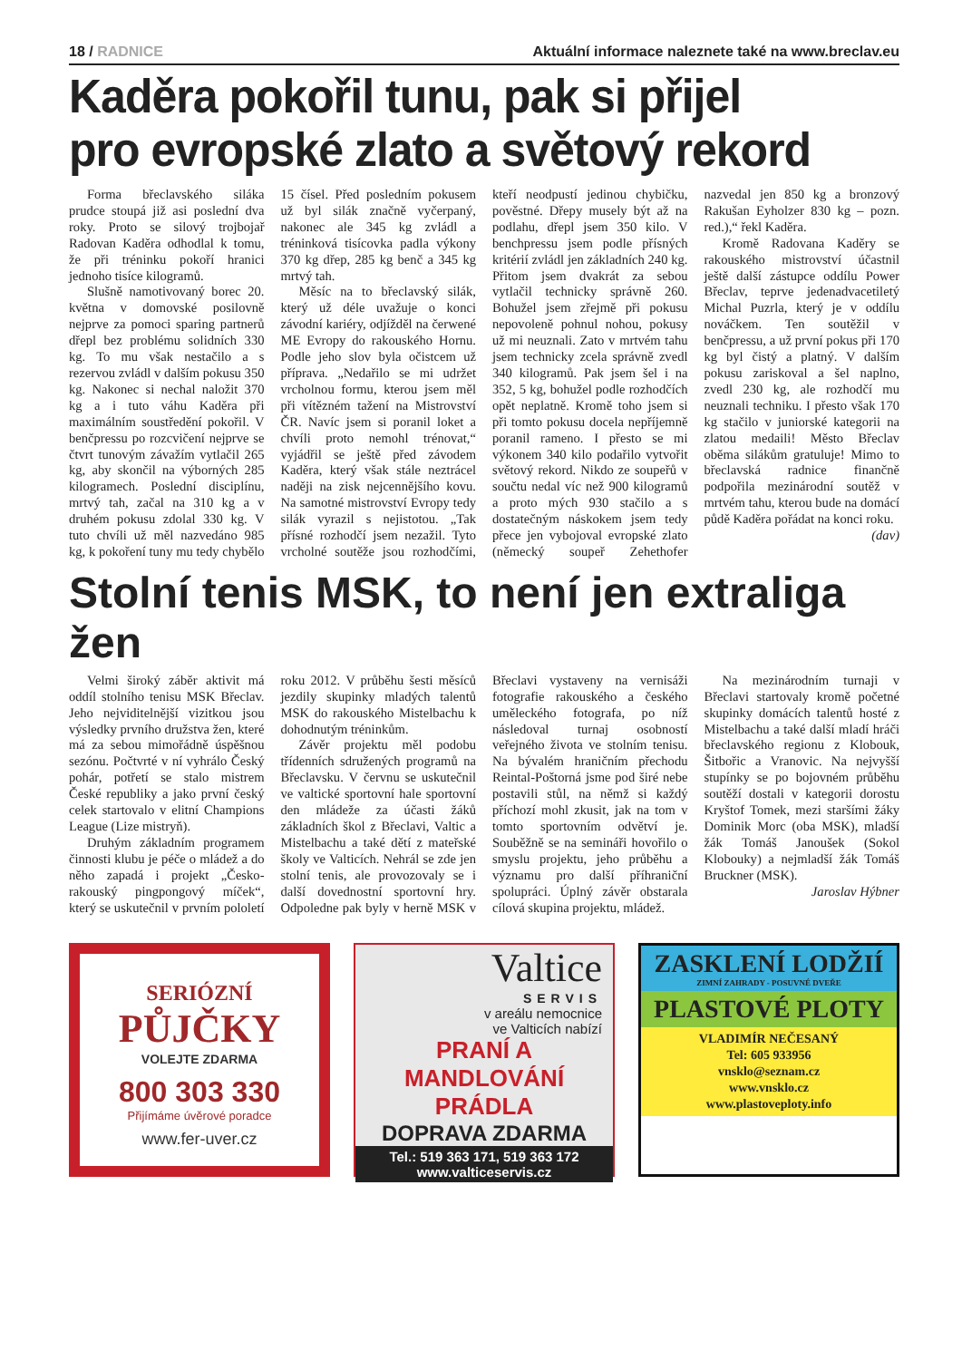18 / RADNICE Aktuální informace naleznete také na www.breclav.eu
Kaděra pokořil tunu, pak si přijel
pro evropské zlato a světový rekord
Forma břeclavského siláka prudce stoupá již asi poslední dva roky. Proto se silový trojbojař Radovan Kaděra odhodlal k tomu, že při tréninku pokoří hranici jednoho tisíce kilogramů.
Slušně namotivovaný borec 20. května v domovské posilovně nejprve za pomoci sparing partnerů dřepl bez problému solidních 330 kg. To mu však nestačilo a s rezervou zvládl v dalším pokusu 350 kg. Nakonec si nechal naložit 370 kg a i tuto váhu Kaděra při maximálním soustředění pokořil. V benčpressu po rozcvičení nejprve se čtvrt tunovým závažím vytlačil 265 kg, aby skončil na výborných 285 kilogramech. Poslední disciplínu, mrtvý tah, začal na 310 kg a v druhém pokusu zdolal 330 kg. V tuto chvíli už měl nazvedáno 985 kg, k pokoření tuny mu tedy chybělo 15 čísel. Před posledním pokusem už byl silák značně vyčerpaný, nakonec ale 345 kg zvládl a tréninková tisícovka padla výkony 370 kg dřep, 285 kg benč a 345 kg mrtvý tah.
Měsíc na to břeclavský silák, který už déle uvažuje o konci závodní kariéry, odjížděl na čerwené ME Evropy do rakouského Hornu. Podle jeho slov byla očistcem už příprava. „Nedařilo se mi udržet vrcholnou formu, kterou jsem měl při vítězném tažení na Mistrovství ČR. Navíc jsem si poranil loket a chvíli proto nemohl trénovat,“ vyjádřil se ještě před závodem Kaděra, který však stále neztrácel naději na zisk nejcennějšího kovu. Na samotné mistrovství Evropy tedy silák vyrazil s nejistotou. „Tak přísné rozhodčí jsem nezažil. Tyto vrcholné soutěže jsou rozhodčími, kteří neodpustí jedinou chybičku, pověstné. Dřepy musely být až na podlahu, dřepl jsem 350 kilo. V benchpressu jsem podle přísných kritérií zvládl jen základních 240 kg. Přitom jsem dvakrát za sebou vytlačil technicky správně 260. Bohužel jsem zřejmě při pokusu nepovoleně pohnul nohou, pokusy už mi neuznali. Zato v mrtvém tahu jsem technicky zcela správně zvedl 340 kilogramů. Pak jsem šel i na 352, 5 kg, bohužel podle rozhodčích opět neplatně. Kromě toho jsem si při tomto pokusu docela nepříjemně poranil rameno. I přesto se mi výkonem 340 kilo podařilo vytvořit světový rekord. Nikdo ze soupeřů v součtu nedal víc než 900 kilogramů a proto mých 930 stačilo a s dostatečným náskokem jsem tedy přece jen vybojoval evropské zlato (německý soupeř Zehethofer nazvedal jen 850 kg a bronzový Rakušan Eyholzer 830 kg – pozn. red.),“ řekl Kaděra.
Kromě Radovana Kaděry se rakouského mistrovství účastnil ještě další zástupce oddílu Power Břeclav, teprve jedenadvacetiletý Michal Puzrla, který je v oddílu nováčkem. Ten soutěžil v benčpressu, a už první pokus při 170 kg byl čistý a platný. V dalším pokusu zariskoval a šel naplno, zvedl 230 kg, ale rozhodčí mu neuznali techniku. I přesto však 170 kg stačilo v juniorské kategorii na zlatou medaili! Město Břeclav oběma silákům gratuluje! Mimo to břeclavská radnice finančně podpořila mezinárodní soutěž v mrtvém tahu, kterou bude na domácí půdě Kaděra pořádat na konci roku.
(dav)
Stolní tenis MSK, to není jen extraliga žen
Velmi široký záběr aktivit má oddíl stolního tenisu MSK Břeclav. Jeho nejviditelnější vizitkou jsou výsledky prvního družstva žen, které má za sebou mimořádně úspěšnou sezónu. Počtvrté v ní vyhrálo Český pohár, potřetí se stalo mistrem České republiky a jako první český celek startovalo v elitní Champions League (Lize mistryň).
Druhým základním programem činnosti klubu je péče o mládež a do něho zapadá i projekt „Česko-rakouský pingpongový míček“, který se uskutečnil v prvním pololetí roku 2012. V průběhu šesti měsíců jezdily skupinky mladých talentů MSK do rakouského Mistelbachu k dohodnutým tréninkům.
Závěr projektu měl podobu třídenních sdružených programů na Břeclavsku. V červnu se uskutečnil ve valtické sportovní hale sportovní den mládeže za účasti žáků základních škol z Břeclavi, Valtic a Mistelbachu a také dětí z mateřské školy ve Valticích. Nehrál se zde jen stolní tenis, ale provozovaly se i další dovednostní sportovní hry. Odpoledne pak byly v herně MSK v Břeclavi vystaveny na vernisáži fotografie rakouského a českého uměleckého fotografa, po níž následoval turnaj osobností veřejného života ve stolním tenisu. Na bývalém hraničním přechodu Reintal-Poštorná jsme pod širé nebe postavili stůl, na němž si každý příchozí mohl zkusit, jak na tom v tomto sportovním odvětví je. Souběžně se na semináři hovořilo o smyslu projektu, jeho průběhu a významu pro další příhraniční spolupráci. Úplný závěr obstarala cílová skupina projektu, mládež.
Na mezinárodním turnaji v Břeclavi startovaly kromě početné skupinky domácích talentů hosté z Mistelbachu a také další mladí hráči břeclavského regionu z Klobouk, Šitbořic a Vranovic. Na nejvyšší stupínky se po bojovném průběhu soutěží dostali v kategorii dorostu Kryštof Tomek, mezi staršími žáky Dominik Morc (oba MSK), mladší žák Tomáš Janoušek (Sokol Klobouky) a nejmladší žák Tomáš Bruckner (MSK).
Jaroslav Hýbner
SERIÓZNÍ
PŮJČKY
VOLEJTE ZDARMA
800 303 330
Přijímáme úvěrové poradce
www.fer-uver.cz
Valtice
SERVIS
v areálu nemocnice
ve Valticích nabízí
PRANÍ A MANDLOVÁNÍ
PRÁDLA
DOPRAVA ZDARMA
Tel.: 519 363 171, 519 363 172
www.valticeservis.cz
ZASKLENÍ LODŽIÍ
ZIMNÍ ZAHRADY - POSUVNÉ DVEŘE
PLASTOVÉ PLOTY
VLADIMÍR NEČESANÝ
Tel: 605 933956
vnsklo@seznam.cz
www.vnsklo.cz
www.plastoveploty.info